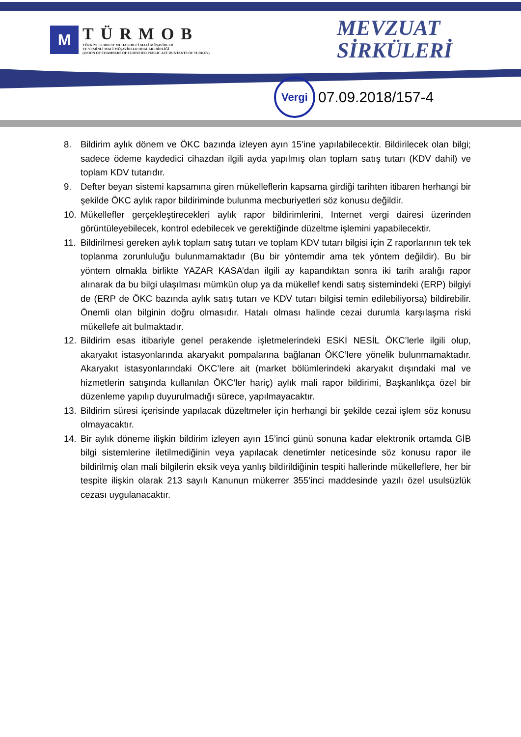M
TÜRMOB
TÜRKİYE SERBEST MUHASEBECİ MALİ MÜŞAVİRLER
VE YEMİNLİ MALİ MÜŞAVİRLER ODALARI BİRLİĞİ
(UNION OF CHAMBERS OF CERTIFIED PUBLIC ACCOUNTANTS OF TURKEY)
MEVZUAT
SİRKÜLERİ
Vergi
07.09.2018/157-4
8. Bildirim aylık dönem ve ÖKC bazında izleyen ayın 15’ine yapılabilecektir. Bildirilecek olan bilgi; sadece ödeme kaydedici cihazdan ilgili ayda yapılmış olan toplam satış tutarı (KDV dahil) ve toplam KDV tutarıdır.
9. Defter beyan sistemi kapsamına giren mükelleflerin kapsama girdiği tarihten itibaren herhangi bir şekilde ÖKC aylık rapor bildiriminde bulunma mecburiyetleri söz konusu değildir.
10. Mükellefler gerçekleştirecekleri aylık rapor bildirimlerini, Internet vergi dairesi üzerinden görüntüleyebilecek, kontrol edebilecek ve gerektiğinde düzeltme işlemini yapabilecektir.
11. Bildirilmesi gereken aylık toplam satış tutarı ve toplam KDV tutarı bilgisi için Z raporlarının tek tek toplanma zorunluluğu bulunmamaktadır (Bu bir yöntemdir ama tek yöntem değildir). Bu bir yöntem olmakla birlikte YAZAR KASA’dan ilgili ay kapandıktan sonra iki tarih aralığı rapor alınarak da bu bilgi ulaşılması mümkün olup ya da mükellef kendi satış sistemindeki (ERP) bilgiyi de (ERP de ÖKC bazında aylık satış tutarı ve KDV tutarı bilgisi temin edilebiliyorsa) bildirebilir. Önemli olan bilginin doğru olmasıdır. Hatalı olması halinde cezai durumla karşılaşma riski mükellefe ait bulmaktadır.
12. Bildirim esas itibariyle genel perakende işletmelerindeki ESKİ NESİL ÖKC’lerle ilgili olup, akaryakıt istasyonlarında akaryakıt pompalarına bağlanan ÖKC’lere yönelik bulunmamaktadır. Akaryakıt istasyonlarındaki ÖKC’lere ait (market bölümlerindeki akaryakıt dışındaki mal ve hizmetlerin satışında kullanılan ÖKC’ler hariç) aylık mali rapor bildirimi, Başkanlıkça özel bir düzenleme yapılıp duyurulmadığı sürece, yapılmayacaktır.
13. Bildirim süresi içerisinde yapılacak düzeltmeler için herhangi bir şekilde cezai işlem söz konusu olmayacaktır.
14. Bir aylık döneme ilişkin bildirim izleyen ayın 15’inci günü sonuna kadar elektronik ortamda GİB bilgi sistemlerine iletilmediğinin veya yapılacak denetimler neticesinde söz konusu rapor ile bildirilmiş olan mali bilgilerin eksik veya yanlış bildirildiğinin tespiti hallerinde mükelleflere, her bir tespite ilişkin olarak 213 sayılı Kanunun mükerrer 355’inci maddesinde yazılı özel usulsüzlük cezası uygulanacaktır.